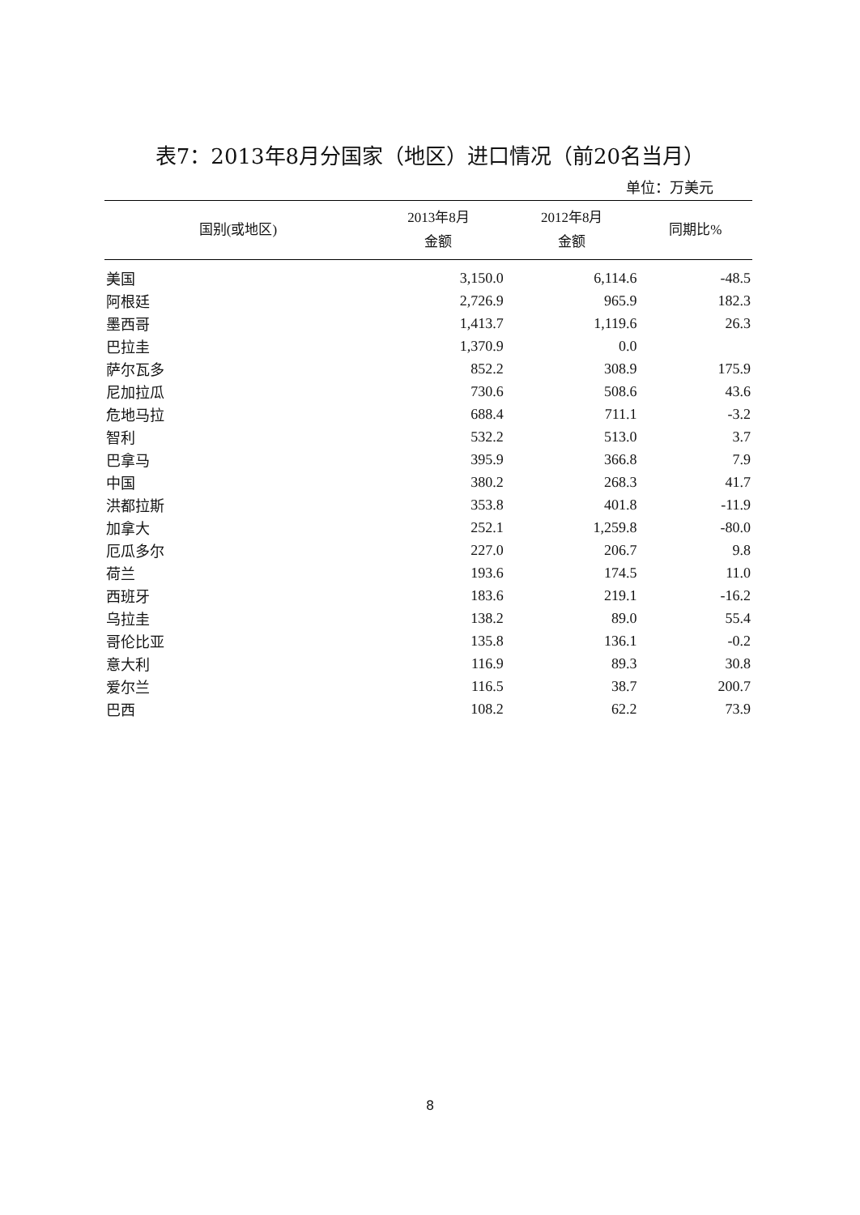表7：2013年8月分国家（地区）进口情况（前20名当月）
单位：万美元
| 国别(或地区) | 2013年8月 金额 | 2012年8月 金额 | 同期比% |
| --- | --- | --- | --- |
| 美国 | 3,150.0 | 6,114.6 | -48.5 |
| 阿根廷 | 2,726.9 | 965.9 | 182.3 |
| 墨西哥 | 1,413.7 | 1,119.6 | 26.3 |
| 巴拉圭 | 1,370.9 | 0.0 | |
| 萨尔瓦多 | 852.2 | 308.9 | 175.9 |
| 尼加拉瓜 | 730.6 | 508.6 | 43.6 |
| 危地马拉 | 688.4 | 711.1 | -3.2 |
| 智利 | 532.2 | 513.0 | 3.7 |
| 巴拿马 | 395.9 | 366.8 | 7.9 |
| 中国 | 380.2 | 268.3 | 41.7 |
| 洪都拉斯 | 353.8 | 401.8 | -11.9 |
| 加拿大 | 252.1 | 1,259.8 | -80.0 |
| 厄瓜多尔 | 227.0 | 206.7 | 9.8 |
| 荷兰 | 193.6 | 174.5 | 11.0 |
| 西班牙 | 183.6 | 219.1 | -16.2 |
| 乌拉圭 | 138.2 | 89.0 | 55.4 |
| 哥伦比亚 | 135.8 | 136.1 | -0.2 |
| 意大利 | 116.9 | 89.3 | 30.8 |
| 爱尔兰 | 116.5 | 38.7 | 200.7 |
| 巴西 | 108.2 | 62.2 | 73.9 |
8